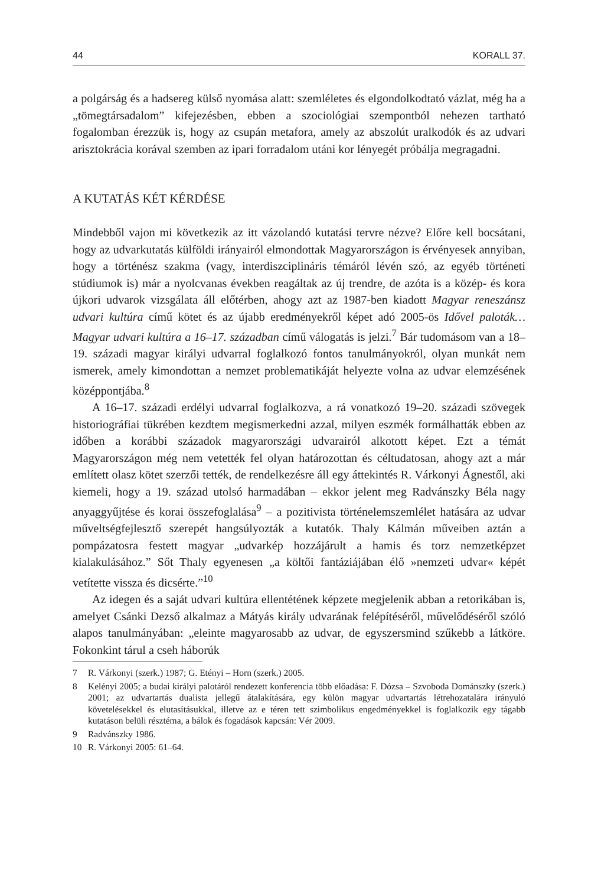44 KORALL 37.
a polgárság és a hadsereg külső nyomása alatt: szemléletes és elgondolkodtató vázlat, még ha a „tömegtársadalom” kifejezésben, ebben a szociológiai szempontból nehezen tartható fogalomban érezzük is, hogy az csupán metafora, amely az abszolút uralkodók és az udvari arisztokrácia korával szemben az ipari forradalom utáni kor lényegét próbálja megragadni.
A KUTATÁS KÉT KÉRDÉSE
Mindebből vajon mi következik az itt vázolandó kutatási tervre nézve? Előre kell bocsátani, hogy az udvarkutatás külföldi irányairól elmondottak Magyarországon is érvényesek annyiban, hogy a történész szakma (vagy, interdiszciplináris témáról lévén szó, az egyéb történeti stúdiumok is) már a nyolcvanas években reagáltak az új trendre, de azóta is a közép- és kora újkori udvarok vizsgálata áll előtérben, ahogy azt az 1987-ben kiadott Magyar reneszánsz udvari kultúra című kötet és az újabb eredményekről képet adó 2005-ös Idővel paloták… Magyar udvari kultúra a 16–17. században című válogatás is jelzi.<sup>7</sup> Bár tudomásom van a 18–19. századi magyar királyi udvarral foglalkozó fontos tanulmányokról, olyan munkát nem ismerek, amely kimondottan a nemzet problematikáját helyezte volna az udvar elemzésének középpontjába.<sup>8</sup>
A 16–17. századi erdélyi udvarral foglalkozva, a rá vonatkozó 19–20. századi szövegek historiográfiai tükrében kezdtem megismerkedni azzal, milyen eszmék formálhatták ebben az időben a korábbi századok magyarországi udvarairól alkotott képet. Ezt a témát Magyarországon még nem vetették fel olyan határozottan és céltudatosan, ahogy azt a már említett olasz kötet szerzői tették, de rendelkezésre áll egy áttekintés R. Várkonyi Ágnestől, aki kiemeli, hogy a 19. század utolsó harmadában – ekkor jelent meg Radvánszky Béla nagy anyaggyűjtése és korai összefoglalása<sup>9</sup> – a pozitivista történelemszemlélet hatására az udvar műveltségfejlesztő szerepét hangsúlyozták a kutatók. Thaly Kálmán műveiben aztán a pompázatosra festett magyar „udvarkép hozzájárult a hamis és torz nemzetképzet kialakulásához.” Sőt Thaly egyenesen „a költői fantáziájában élő »nemzeti udvar« képét vetítette vissza és dicsérte.”<sup>10</sup>
Az idegen és a saját udvari kultúra ellentétének képzete megjelenik abban a retorikában is, amelyet Csánki Dezső alkalmaz a Mátyás király udvarának felépítéséről, művelődéséről szóló alapos tanulmányában: „eleinte magyarosabb az udvar, de egyszersmind szűkebb a látköre. Fokonkint tárul a cseh háborúk
7 R. Várkonyi (szerk.) 1987; G. Etényi – Horn (szerk.) 2005.
8 Kelényi 2005; a budai királyi palotáról rendezett konferencia több előadása: F. Dózsa – Szvoboda Dománszky (szerk.) 2001; az udvartartás dualista jellegű átalakítására, egy külön magyar udvartartás létrehozatalára irányuló követelésekkel és elutasításukkal, illetve az e téren tett szimbolikus engedményekkel is foglalkozik egy tágabb kutatáson belüli résztéma, a bálok és fogadások kapcsán: Vér 2009.
9 Radvánszky 1986.
10 R. Várkonyi 2005: 61–64.